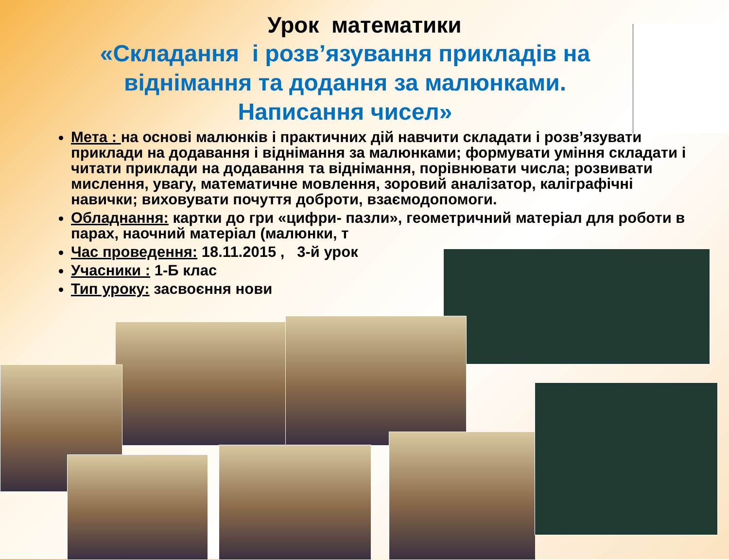Урок математики
«Складання і розв’язування прикладів на віднімання та додання за малюнками. Написання чисел»
Мета : на основі малюнків і практичних дій навчити складати і розв’язувати приклади на додавання і віднімання за малюнками; формувати уміння складати і читати приклади на додавання та віднімання, порівнювати числа; розвивати мислення, увагу, математичне мовлення, зоровий аналізатор, каліграфічні навички; виховувати почуття доброти, взаємодопомоги.
Обладнання: картки до гри «цифри- пазли», геометричний матеріал для роботи в парах, наочний матеріал (малюнки, т
Час проведення: 18.11.2015 , 3-й урок
Учасники : 1-Б клас
Тип уроку: засвоєння нови